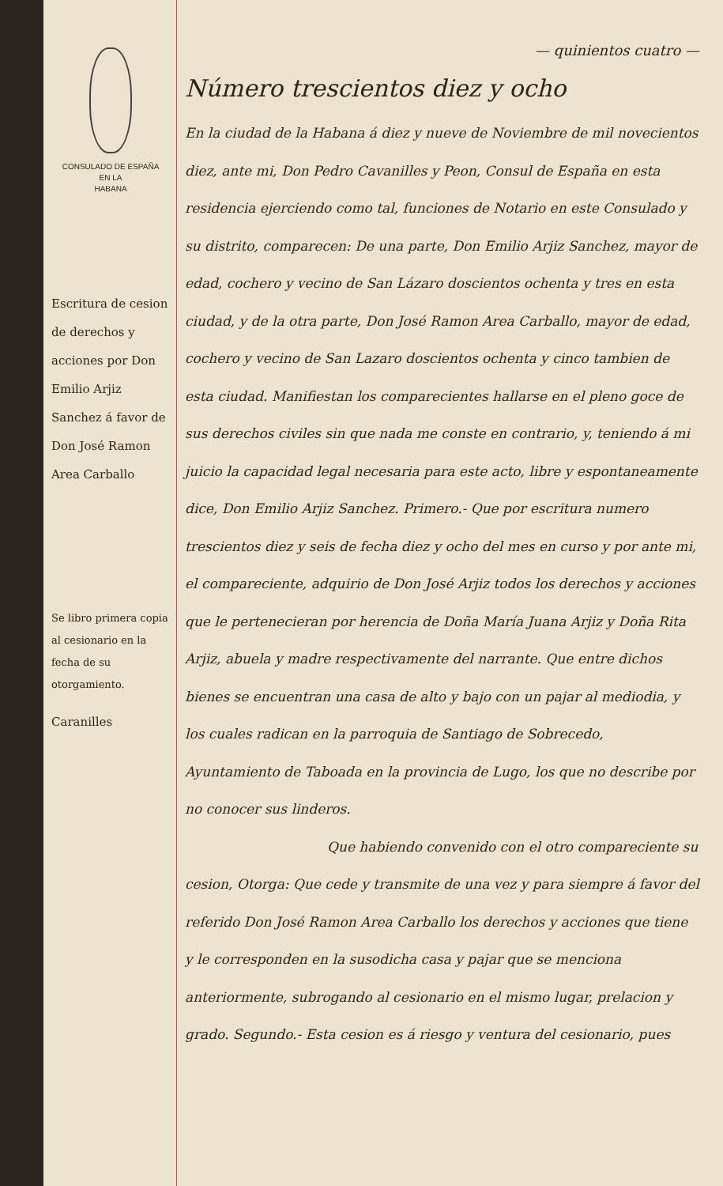CONSULADO DE ESPAÑA
EN LA
HABANA
Escritura de cesion de derechos y acciones por Don Emilio Arjiz Sanchez á favor de Don José Ramon Area Carballo
Se libro primera copia al cesionario en la fecha de su otorgamiento.
Caranilles
— quinientos cuatro —
Número trescientos diez y ocho
En la ciudad de la Habana á diez y nueve de Noviembre de mil novecientos diez, ante mi, Don Pedro Cavanilles y Peon, Consul de España en esta residencia ejerciendo como tal, funciones de Notario en este Consulado y su distrito, comparecen: De una parte, Don Emilio Arjiz Sanchez, mayor de edad, cochero y vecino de San Lázaro doscientos ochenta y tres en esta ciudad, y de la otra parte, Don José Ramon Area Carballo, mayor de edad, cochero y vecino de San Lazaro doscientos ochenta y cinco tambien de esta ciudad. Manifiestan los comparecientes hallarse en el pleno goce de sus derechos civiles sin que nada me conste en contrario, y, teniendo á mi juicio la capacidad legal necesaria para este acto, libre y espontaneamente dice, Don Emilio Arjiz Sanchez. Primero.- Que por escritura numero trescientos diez y seis de fecha diez y ocho del mes en curso y por ante mi, el compareciente, adquirio de Don José Arjiz todos los derechos y acciones que le pertenecieran por herencia de Doña María Juana Arjiz y Doña Rita Arjiz, abuela y madre respectivamente del narrante. Que entre dichos bienes se encuentran una casa de alto y bajo con un pajar al mediodia, y los cuales radican en la parroquia de Santiago de Sobrecedo, Ayuntamiento de Taboada en la provincia de Lugo, los que no describe por no conocer sus linderos.
Que habiendo convenido con el otro compareciente su cesion, Otorga: Que cede y transmite de una vez y para siempre á favor del referido Don José Ramon Area Carballo los derechos y acciones que tiene y le corresponden en la susodicha casa y pajar que se menciona anteriormente, subrogando al cesionario en el mismo lugar, prelacion y grado. Segundo.- Esta cesion es á riesgo y ventura del cesionario, pues